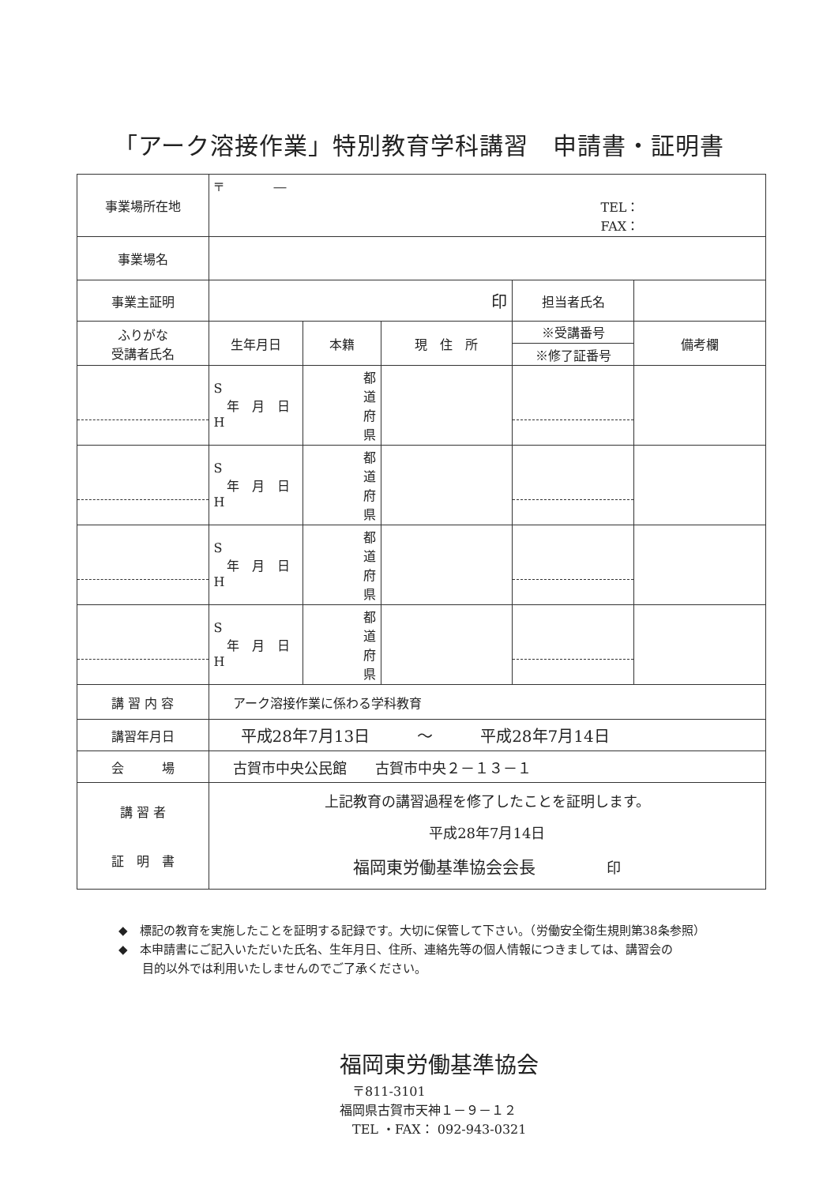「アーク溶接作業」特別教育学科講習　申請書・証明書
| 事業場所在地 | 〒 ― TEL： FAX： | | | | |
| 事業場名 | | | | | |
| 事業主証明 | 印 | | | 担当者氏名 | |
| ふりがな 受講者氏名 | 生年月日 | 本籍 | 現 住 所 | ※受講番号 ※修了証番号 | 備考欄 |
| | S 年 月 日 H | 都 道 府 県 | | | |
| | S 年 月 日 H | 都 道 府 県 | | | |
| | S 年 月 日 H | 都 道 府 県 | | | |
| | S 年 月 日 H | 都 道 府 県 | | | |
| 講 習 内 容 | アーク溶接作業に係わる学科教育 | | | | |
| 講習年月日 | 平成28年7月13日 〜 平成28年7月14日 | | | | |
| 会 場 | 古賀市中央公民館 古賀市中央２－１３－１ | | | | |
| 講 習 者 証 明 書 | 上記教育の講習過程を修了したことを証明します。 平成28年7月14日 福岡東労働基準協会会長 印 | | | | |
◆　標記の教育を実施したことを証明する記録です。大切に保管して下さい。（労働安全衛生規則第38条参照）
◆　本申請書にご記入いただいた氏名、生年月日、住所、連絡先等の個人情報につきましては、講習会の
　　目的以外では利用いたしませんのでご了承ください。
福岡東労働基準協会
　〒811-3101
福岡県古賀市天神１－９－１２
　TEL ・FAX： 092-943-0321